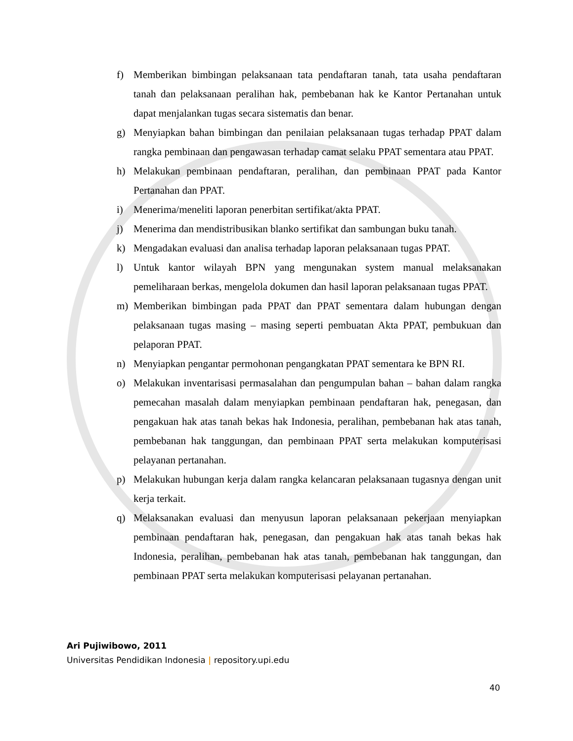f) Memberikan bimbingan pelaksanaan tata pendaftaran tanah, tata usaha pendaftaran tanah dan pelaksanaan peralihan hak, pembebanan hak ke Kantor Pertanahan untuk dapat menjalankan tugas secara sistematis dan benar.
g) Menyiapkan bahan bimbingan dan penilaian pelaksanaan tugas terhadap PPAT dalam rangka pembinaan dan pengawasan terhadap camat selaku PPAT sementara atau PPAT.
h) Melakukan pembinaan pendaftaran, peralihan, dan pembinaan PPAT pada Kantor Pertanahan dan PPAT.
i) Menerima/meneliti laporan penerbitan sertifikat/akta PPAT.
j) Menerima dan mendistribusikan blanko sertifikat dan sambungan buku tanah.
k) Mengadakan evaluasi dan analisa terhadap laporan pelaksanaan tugas PPAT.
l) Untuk kantor wilayah BPN yang mengunakan system manual melaksanakan pemeliharaan berkas, mengelola dokumen dan hasil laporan pelaksanaan tugas PPAT.
m) Memberikan bimbingan pada PPAT dan PPAT sementara dalam hubungan dengan pelaksanaan tugas masing – masing seperti pembuatan Akta PPAT, pembukuan dan pelaporan PPAT.
n) Menyiapkan pengantar permohonan pengangkatan PPAT sementara ke BPN RI.
o) Melakukan inventarisasi permasalahan dan pengumpulan bahan – bahan dalam rangka pemecahan masalah dalam menyiapkan pembinaan pendaftaran hak, penegasan, dan pengakuan hak atas tanah bekas hak Indonesia, peralihan, pembebanan hak atas tanah, pembebanan hak tanggungan, dan pembinaan PPAT serta melakukan komputerisasi pelayanan pertanahan.
p) Melakukan hubungan kerja dalam rangka kelancaran pelaksanaan tugasnya dengan unit kerja terkait.
q) Melaksanakan evaluasi dan menyusun laporan pelaksanaan pekerjaan menyiapkan pembinaan pendaftaran hak, penegasan, dan pengakuan hak atas tanah bekas hak Indonesia, peralihan, pembebanan hak atas tanah, pembebanan hak tanggungan, dan pembinaan PPAT serta melakukan komputerisasi pelayanan pertanahan.
Ari Pujiwibowo, 2011
Universitas Pendidikan Indonesia | repository.upi.edu
40